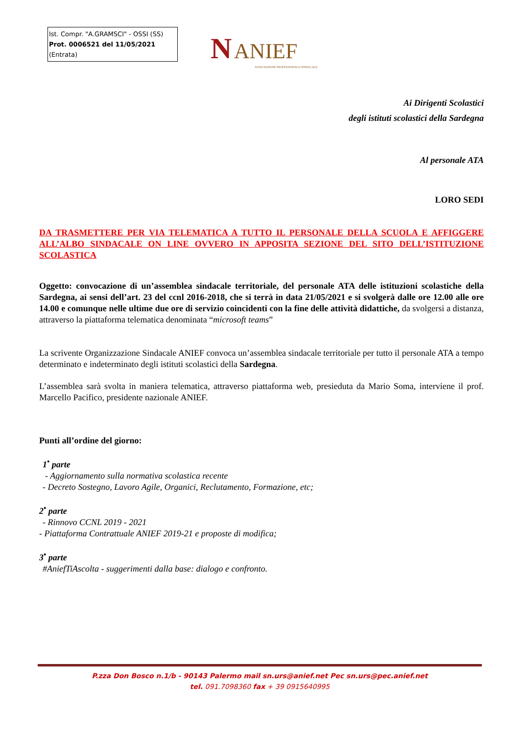Ist. Compr. "A.GRAMSCI" - OSSI (SS)
Prot. 0006521 del 11/05/2021
(Entrata)
N ANIEF
ASSOCIAZIONE PROFESSIONALE SINDACALE
Ai Dirigenti Scolastici
degli istituti scolastici della Sardegna
Al personale ATA
LORO SEDI
DA TRASMETTERE PER VIA TELEMATICA A TUTTO IL PERSONALE DELLA SCUOLA E AFFIGGERE ALL’ALBO SINDACALE ON LINE OVVERO IN APPOSITA SEZIONE DEL SITO DELL’ISTITUZIONE SCOLASTICA
Oggetto: convocazione di un’assemblea sindacale territoriale, del personale ATA delle istituzioni scolastiche della Sardegna, ai sensi dell’art. 23 del ccnl 2016-2018, che si terrà in data 21/05/2021 e si svolgerà dalle ore 12.00 alle ore 14.00 e comunque nelle ultime due ore di servizio coincidenti con la fine delle attività didattiche, da svolgersi a distanza, attraverso la piattaforma telematica denominata “microsoft teams”
La scrivente Organizzazione Sindacale ANIEF convoca un’assemblea sindacale territoriale per tutto il personale ATA a tempo determinato e indeterminato degli istituti scolastici della Sardegna.
L’assemblea sarà svolta in maniera telematica, attraverso piattaforma web, presieduta da Mario Soma, interviene il prof. Marcello Pacifico, presidente nazionale ANIEF.
Punti all’ordine del giorno:
1<sup>•</sup> parte
- Aggiornamento sulla normativa scolastica recente
- Decreto Sostegno, Lavoro Agile, Organici, Reclutamento, Formazione, etc;
2<sup>•</sup> parte
- Rinnovo CCNL 2019 - 2021
- Piattaforma Contrattuale ANIEF 2019-21 e proposte di modifica;
3<sup>•</sup> parte
#AniefTiAscolta - suggerimenti dalla base: dialogo e confronto.
P.zza Don Bosco n.1/b - 90143 Palermo mail sn.urs@anief.net Pec sn.urs@pec.anief.net
tel. 091.7098360 fax + 39 0915640995